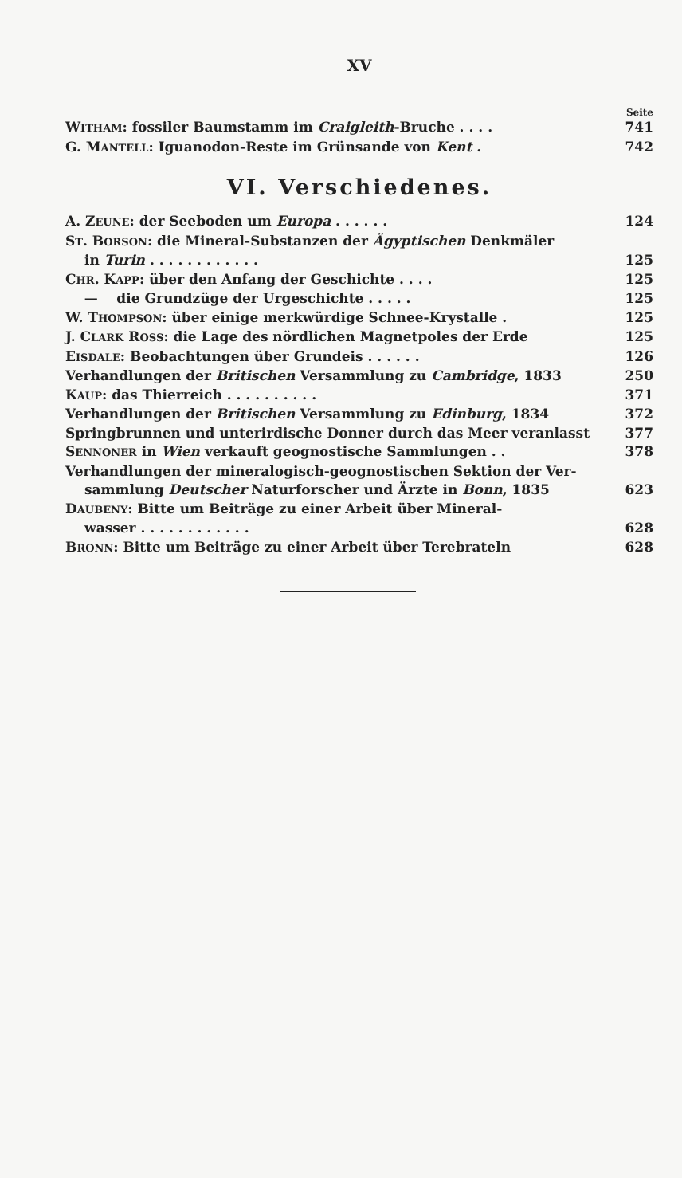XV
Seite
WITHAM: fossiler Baumstamm im Craigleith-Bruche . . . . 741
G. MANTELL: Iguanodon-Reste im Grünsande von Kent . 742
VI. Verschiedenes.
A. ZEUNE: der Seeboden um Europa . . . . . . 124
ST. BORSON: die Mineral-Substanzen der Ägyptischen Denkmäler
in Turin . . . . . . . . . . . . 125
CHR. KAPP: über den Anfang der Geschichte . . . . 125
— die Grundzüge der Urgeschichte . . . . . 125
W. THOMPSON: über einige merkwürdige Schnee-Krystalle . 125
J. CLARK ROSS: die Lage des nördlichen Magnetpoles der Erde 125
EISDALE: Beobachtungen über Grundeis . . . . . . 126
Verhandlungen der Britischen Versammlung zu Cambridge, 1833 250
KAUP: das Thierreich . . . . . . . . . . 371
Verhandlungen der Britischen Versammlung zu Edinburg, 1834 372
Springbrunnen und unterirdische Donner durch das Meer veranlasst 377
SENNONER in Wien verkauft geognostische Sammlungen . . 378
Verhandlungen der mineralogisch-geognostischen Sektion der Ver-
sammlung Deutscher Naturforscher und Ärzte in Bonn, 1835 623
DAUBENY: Bitte um Beiträge zu einer Arbeit über Mineral-
wasser . . . . . . . . . . . . 628
BRONN: Bitte um Beiträge zu einer Arbeit über Terebrateln 628